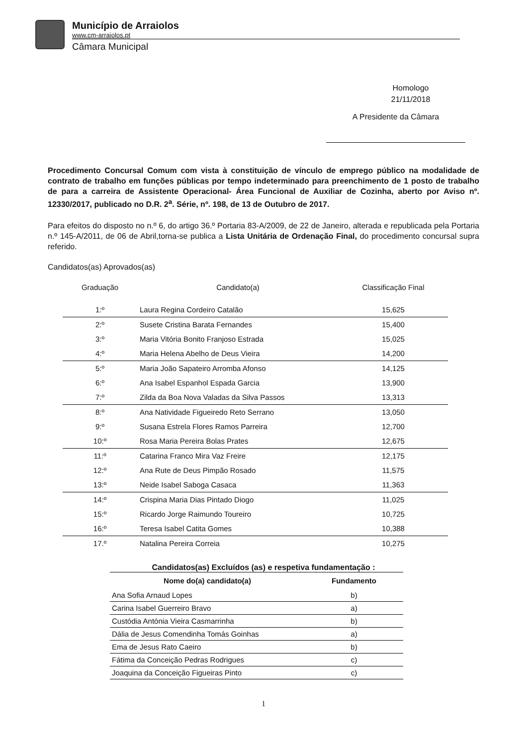Município de Arraiolos
www.cm-arraiolos.pt
Câmara Municipal
Homologo
21/11/2018
A Presidente da Câmara
Procedimento Concursal Comum com vista à constituição de vínculo de emprego público na modalidade de contrato de trabalho em funções públicas por tempo indeterminado para preenchimento de 1 posto de trabalho de para a carreira de Assistente Operacional- Área Funcional de Auxiliar de Cozinha, aberto por Aviso nº. 12330/2017, publicado no D.R. 2<sup>a</sup>. Série, nº. 198, de 13 de Outubro de 2017.
Para efeitos do disposto no n.º 6, do artigo 36.º Portaria 83-A/2009, de 22 de Janeiro, alterada e republicada pela Portaria n.º 145-A/2011, de 06 de Abril,torna-se publica a Lista Unitária de Ordenação Final, do procedimento concursal supra referido.
Candidatos(as) Aprovados(as)
| Graduação | Candidato(a) | Classificação Final |
| --- | --- | --- |
| 1:º | Laura Regina Cordeiro Catalão | 15,625 |
| 2:º | Susete Cristina Barata Fernandes | 15,400 |
| 3:º | Maria Vitória Bonito Franjoso Estrada | 15,025 |
| 4:º | Maria Helena Abelho de Deus Vieira | 14,200 |
| 5:º | Maria João Sapateiro Arromba Afonso | 14,125 |
| 6:º | Ana Isabel Espanhol Espada Garcia | 13,900 |
| 7:º | Zilda da Boa Nova Valadas da Silva Passos | 13,313 |
| 8:º | Ana Natividade Figueiredo Reto Serrano | 13,050 |
| 9:º | Susana Estrela Flores Ramos Parreira | 12,700 |
| 10:º | Rosa Maria Pereira Bolas Prates | 12,675 |
| 11:º | Catarina Franco Mira Vaz Freire | 12,175 |
| 12:º | Ana Rute de Deus Pimpão Rosado | 11,575 |
| 13:º | Neide Isabel Saboga Casaca | 11,363 |
| 14:º | Crispina Maria Dias Pintado Diogo | 11,025 |
| 15:º | Ricardo Jorge Raimundo Toureiro | 10,725 |
| 16:º | Teresa Isabel Catita Gomes | 10,388 |
| 17.º | Natalina Pereira Correia | 10,275 |
Candidatos(as) Excluídos (as) e respetiva fundamentação :
| Nome do(a) candidato(a) | Fundamento |
| --- | --- |
| Ana Sofia Arnaud Lopes | b) |
| Carina Isabel Guerreiro Bravo | a) |
| Custódia Antónia Vieira Casmarrinha | b) |
| Dália de Jesus Comendinha Tomás Goinhas | a) |
| Ema de Jesus Rato Caeiro | b) |
| Fátima da Conceição Pedras Rodrigues | c) |
| Joaquina da Conceição Figueiras Pinto | c) |
1